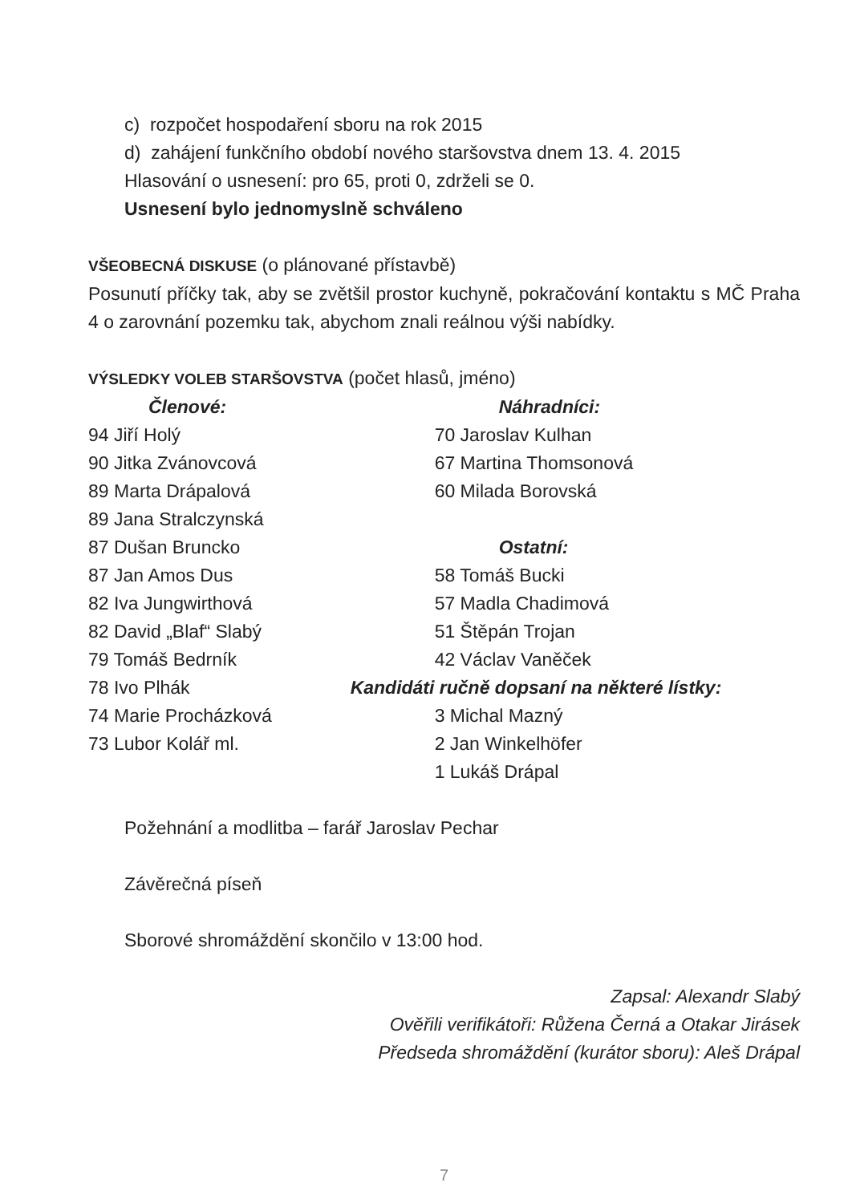c) rozpočet hospodaření sboru na rok 2015
d) zahájení funkčního období nového staršovstva dnem 13. 4. 2015
Hlasování o usnesení: pro 65, proti 0, zdrželi se 0.
Usnesení bylo jednomyslně schváleno
VŠEOBECNÁ DISKUSE (o plánované přístavbě)
Posunutí příčky tak, aby se zvětšil prostor kuchyně, pokračování kontaktu s MČ Praha 4 o zarovnání pozemku tak, abychom znali reálnou výši nabídky.
VÝSLEDKY VOLEB STARŠOVSTVA (počet hlasů, jméno)
Členové:
94 Jiří Holý
90 Jitka Zvánovcová
89 Marta Drápalová
89 Jana Stralczynská
87 Dušan Bruncko
87 Jan Amos Dus
82 Iva Jungwirthová
82 David „Blaf“ Slabý
79 Tomáš Bedrník
78 Ivo Plhák
74 Marie Procházková
73 Lubor Kolář ml.
Náhradníci:
70 Jaroslav Kulhan
67 Martina Thomsonová
60 Milada Borovská
Ostatní:
58 Tomáš Bucki
57 Madla Chadimová
51 Štěpán Trojan
42 Václav Vaněček
Kandidáti ručně dopsaní na některé lístky:
3 Michal Mazný
2 Jan Winkelhöfer
1 Lukáš Drápal
Požehnání a modlitba – farář Jaroslav Pechar
Závěrečná píseň
Sborové shromáždění skončilo v 13:00 hod.
Zapsal: Alexandr Slabý
Ověřili verifikátoři: Růžena Černá a Otakar Jirásek
Předseda shromáždění (kurátor sboru): Aleš Drápal
7